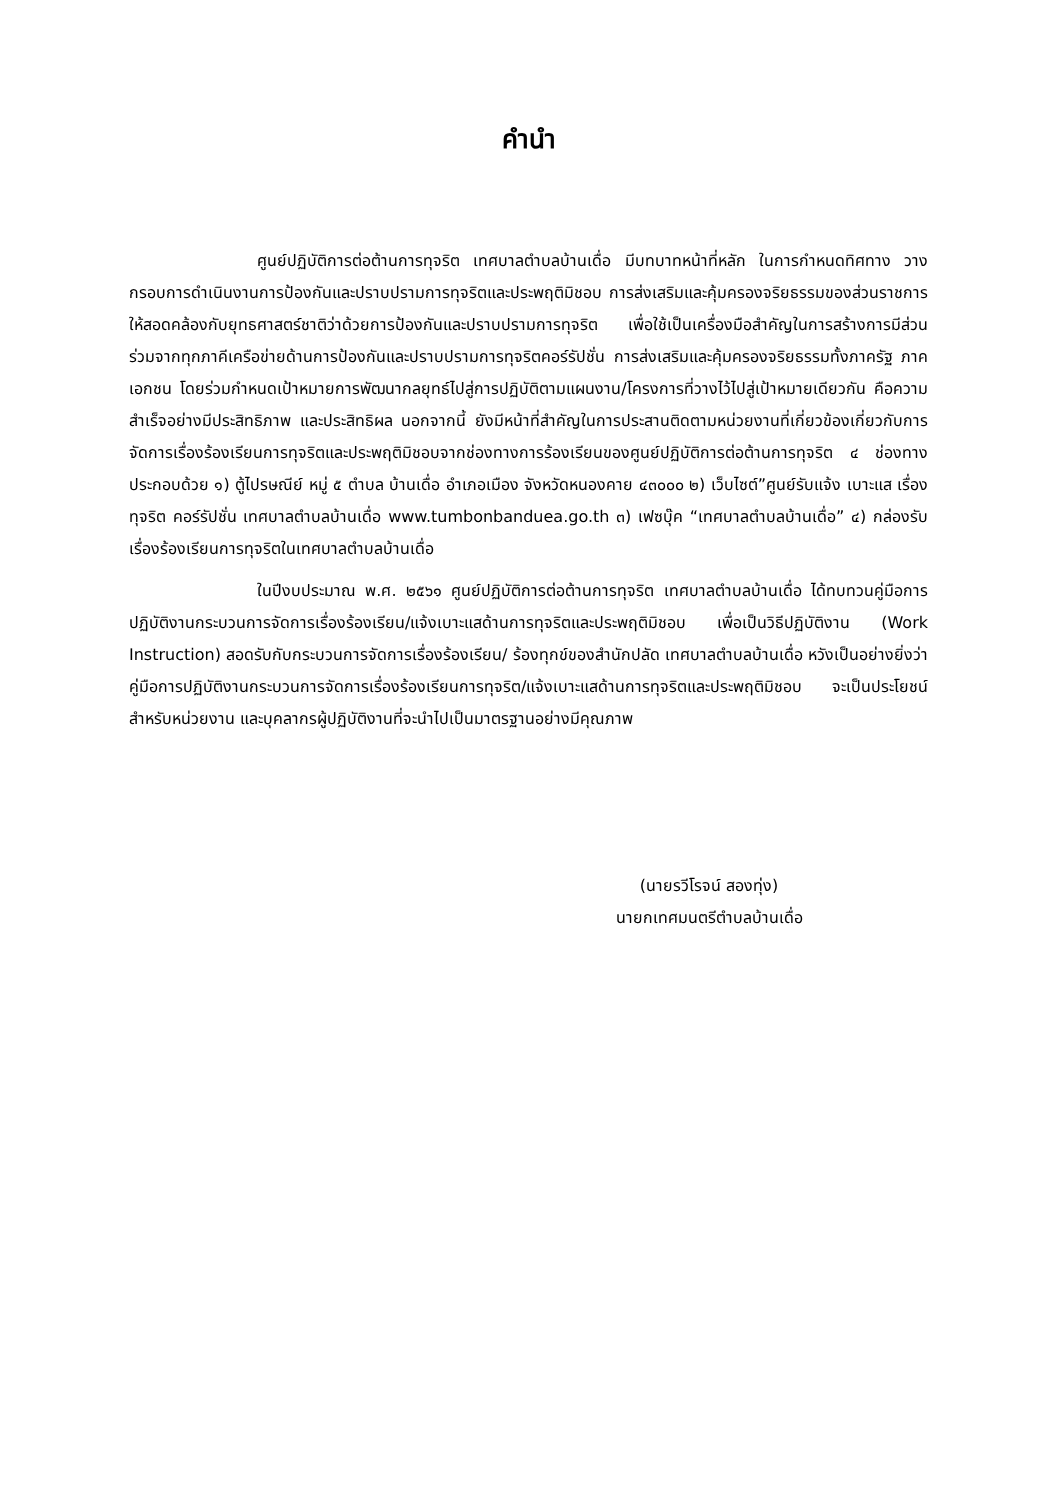คำนำ
ศูนย์ปฏิบัติการต่อต้านการทุจริต เทศบาลตำบลบ้านเดื่อ มีบทบาทหน้าที่หลัก ในการกำหนดทิศทาง วางกรอบการดำเนินงานการป้องกันและปราบปรามการทุจริตและประพฤติมิชอบ การส่งเสริมและคุ้มครองจริยธรรมของส่วนราชการ ให้สอดคล้องกับยุทธศาสตร์ชาติว่าด้วยการป้องกันและปราบปรามการทุจริต เพื่อใช้เป็นเครื่องมือสำคัญในการสร้างการมีส่วนร่วมจากทุกภาคีเครือข่ายด้านการป้องกันและปราบปรามการทุจริตคอร์รัปชั่น การส่งเสริมและคุ้มครองจริยธรรมทั้งภาครัฐ ภาคเอกชน โดยร่วมกำหนดเป้าหมายการพัฒนากลยุทธ์ไปสู่การปฏิบัติตามแผนงาน/โครงการที่วางไว้ไปสู่เป้าหมายเดียวกัน คือความสำเร็จอย่างมีประสิทธิภาพ และประสิทธิผล นอกจากนี้ ยังมีหน้าที่สำคัญในการประสานติดตามหน่วยงานที่เกี่ยวข้องเกี่ยวกับการจัดการเรื่องร้องเรียนการทุจริตและประพฤติมิชอบจากช่องทางการร้องเรียนของศูนย์ปฏิบัติการต่อต้านการทุจริต ๔ ช่องทาง ประกอบด้วย ๑) ตู้ไปรษณีย์ หมู่ ๕ ตำบล บ้านเดื่อ อำเภอเมือง จังหวัดหนองคาย ๔๓๐๐๐ ๒) เว็บไซต์”ศูนย์รับแจ้ง เบาะแส เรื่องทุจริต คอร์รัปชั่น เทศบาลตำบลบ้านเดื่อ www.tumbonbanduea.go.th ๓) เฟซบุ๊ค “เทศบาลตำบลบ้านเดื่อ” ๔) กล่องรับเรื่องร้องเรียนการทุจริตในเทศบาลตำบลบ้านเดื่อ
ในปีงบประมาณ พ.ศ. ๒๕๖๑ ศูนย์ปฏิบัติการต่อต้านการทุจริต เทศบาลตำบลบ้านเดื่อ ได้ทบทวนคู่มือการปฏิบัติงานกระบวนการจัดการเรื่องร้องเรียน/แจ้งเบาะแสด้านการทุจริตและประพฤติมิชอบ เพื่อเป็นวิธีปฏิบัติงาน (Work Instruction) สอดรับกับกระบวนการจัดการเรื่องร้องเรียน/ ร้องทุกข์ของสำนักปลัด เทศบาลตำบลบ้านเดื่อ หวังเป็นอย่างยิ่งว่าคู่มือการปฏิบัติงานกระบวนการจัดการเรื่องร้องเรียนการทุจริต/แจ้งเบาะแสด้านการทุจริตและประพฤติมิชอบ จะเป็นประโยชน์สำหรับหน่วยงาน และบุคลากรผู้ปฏิบัติงานที่จะนำไปเป็นมาตรฐานอย่างมีคุณภาพ
(นายรวีโรจน์ สองทุ่ง)
นายกเทศมนตรีตำบลบ้านเดื่อ